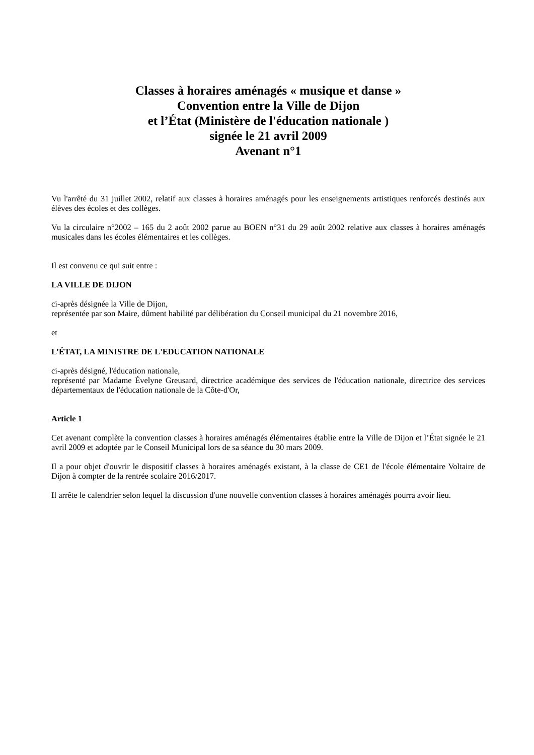Classes à horaires aménagés « musique et danse »
Convention entre la Ville de Dijon
et l’État (Ministère de l'éducation nationale )
signée le 21 avril 2009
Avenant n°1
Vu l'arrêté du 31 juillet 2002, relatif aux classes à horaires aménagés pour les enseignements artistiques renforcés destinés aux élèves des écoles et des collèges.
Vu la circulaire n°2002 – 165 du 2 août 2002 parue au BOEN n°31 du 29 août 2002 relative aux classes à horaires aménagés musicales dans les écoles élémentaires et les collèges.
Il est convenu ce qui suit entre :
LA VILLE DE DIJON
ci-après désignée la Ville de Dijon,
représentée par son Maire, dûment habilité par délibération du Conseil municipal du 21 novembre 2016,
et
L’ÉTAT, LA MINISTRE DE L'EDUCATION NATIONALE
ci-après désigné, l'éducation nationale,
représenté par Madame Évelyne Greusard, directrice académique des services de l'éducation nationale, directrice des services départementaux de l'éducation nationale de la Côte-d'Or,
Article 1
Cet avenant complète la convention classes à horaires aménagés élémentaires établie entre la Ville de Dijon et l’État signée le 21 avril 2009 et adoptée par le Conseil Municipal lors de sa séance du 30 mars 2009.
Il a pour objet d'ouvrir le dispositif classes à horaires aménagés existant, à la classe de CE1 de l'école élémentaire Voltaire de Dijon à compter de la rentrée scolaire 2016/2017.
Il arrête le calendrier selon lequel la discussion d'une nouvelle convention classes à horaires aménagés pourra avoir lieu.